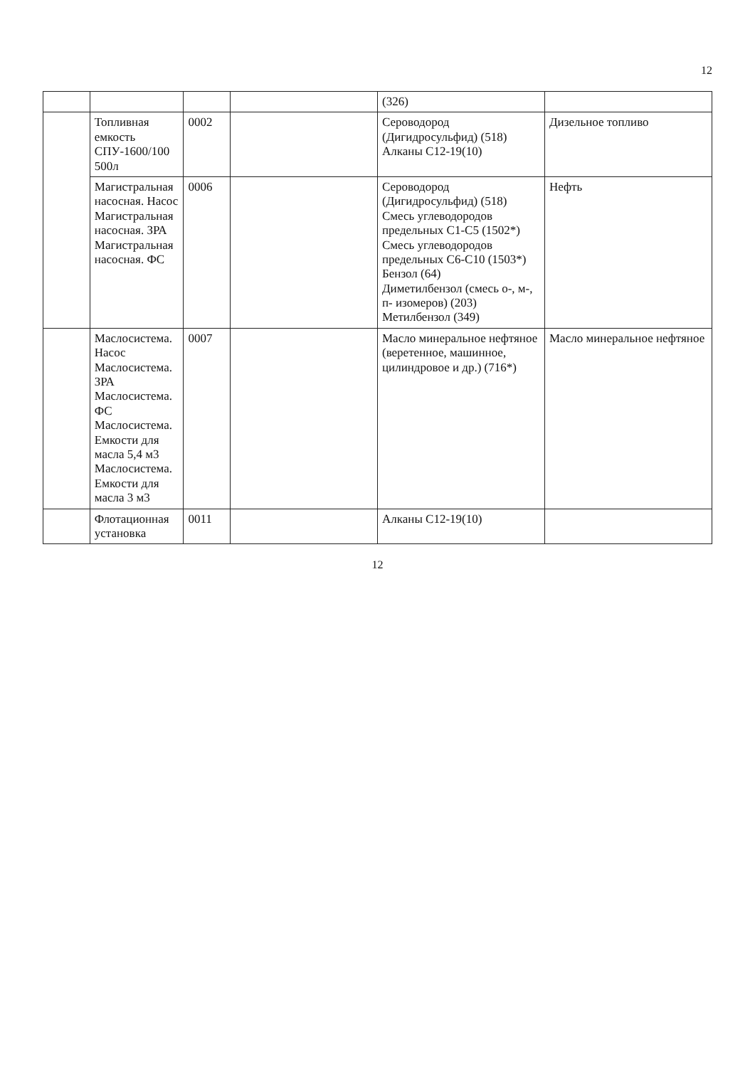12
| | | | | (326) | |
| | Топливная емкость СПУ-1600/100 500л | 0002 | | Сероводород (Дигидросульфид) (518) Алканы С12-19(10) | Дизельное топливо |
| | Магистральная насосная. Насос Магистральная насосная. ЗРА Магистральная насосная. ФС | 0006 | | Сероводород (Дигидросульфид) (518) Смесь углеводородов предельных С1-С5 (1502*) Смесь углеводородов предельных С6-С10 (1503*) Бензол (64) Диметилбензол (смесь о-, м-, п- изомеров) (203) Метилбензол (349) | Нефть |
| | Маслосистема. Насос Маслосистема. ЗРА Маслосистема. ФС Маслосистема. Емкости для масла 5,4 м3 Маслосистема. Емкости для масла 3 м3 | 0007 | | Масло минеральное нефтяное (веретенное, машинное, цилиндровое и др.) (716*) | Масло минеральное нефтяное |
| | Флотационная установка | 0011 | | Алканы С12-19(10) | |
12